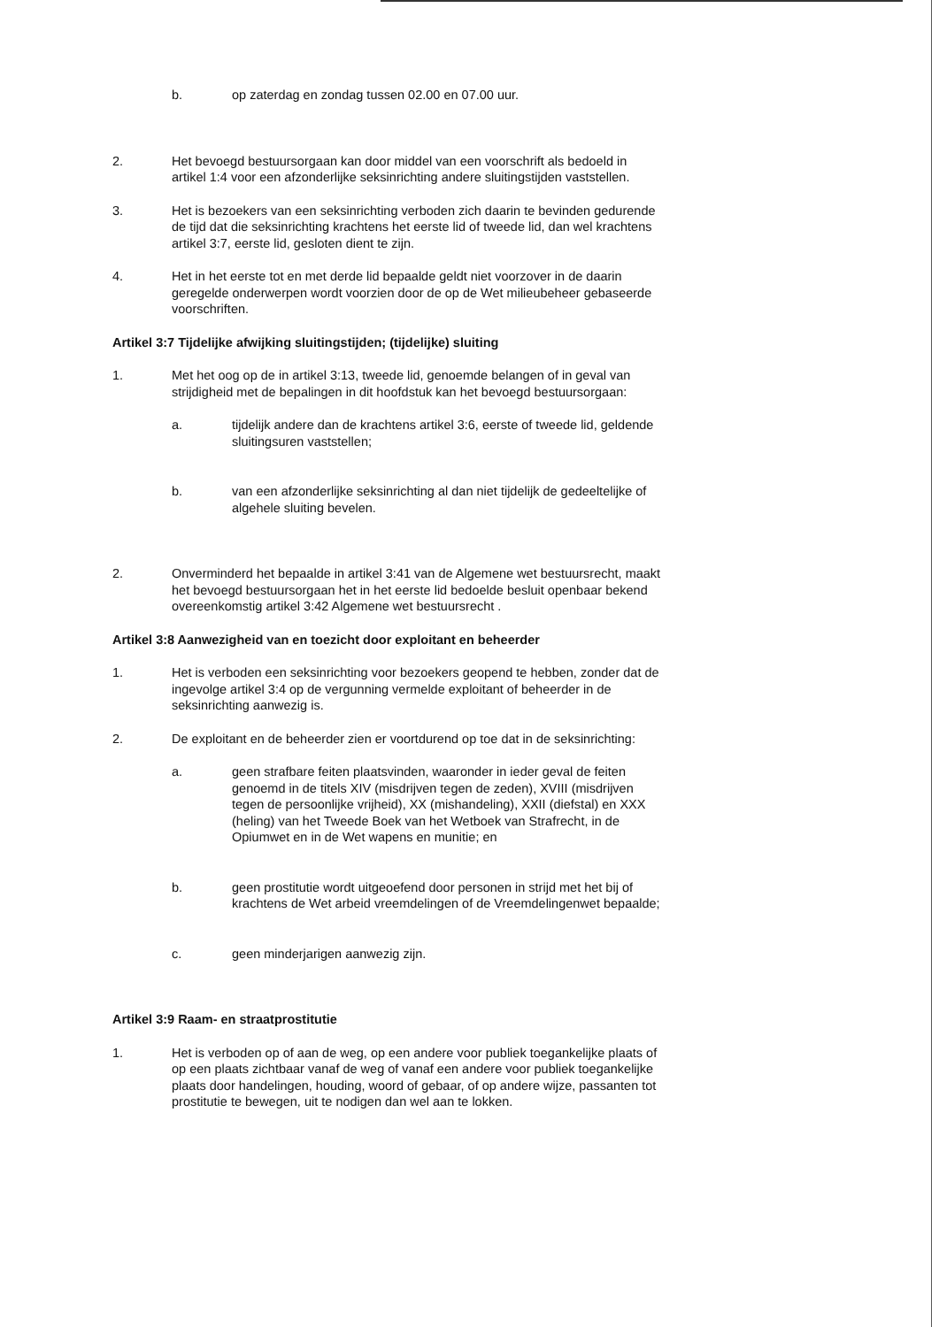b. op zaterdag en zondag tussen 02.00 en 07.00 uur.
2. Het bevoegd bestuursorgaan kan door middel van een voorschrift als bedoeld in artikel 1:4 voor een afzonderlijke seksinrichting andere sluitingstijden vaststellen.
3. Het is bezoekers van een seksinrichting verboden zich daarin te bevinden gedurende de tijd dat die seksinrichting krachtens het eerste lid of tweede lid, dan wel krachtens artikel 3:7, eerste lid, gesloten dient te zijn.
4. Het in het eerste tot en met derde lid bepaalde geldt niet voorzover in de daarin geregelde onderwerpen wordt voorzien door de op de Wet milieubeheer gebaseerde voorschriften.
Artikel 3:7 Tijdelijke afwijking sluitingstijden; (tijdelijke) sluiting
1. Met het oog op de in artikel 3:13, tweede lid, genoemde belangen of in geval van strijdigheid met de bepalingen in dit hoofdstuk kan het bevoegd bestuursorgaan:
a. tijdelijk andere dan de krachtens artikel 3:6, eerste of tweede lid, geldende sluitingsuren vaststellen;
b. van een afzonderlijke seksinrichting al dan niet tijdelijk de gedeeltelijke of algehele sluiting bevelen.
2. Onverminderd het bepaalde in artikel 3:41 van de Algemene wet bestuursrecht, maakt het bevoegd bestuursorgaan het in het eerste lid bedoelde besluit openbaar bekend overeenkomstig artikel 3:42 Algemene wet bestuursrecht .
Artikel 3:8 Aanwezigheid van en toezicht door exploitant en beheerder
1. Het is verboden een seksinrichting voor bezoekers geopend te hebben, zonder dat de ingevolge artikel 3:4 op de vergunning vermelde exploitant of beheerder in de seksinrichting aanwezig is.
2. De exploitant en de beheerder zien er voortdurend op toe dat in de seksinrichting:
a. geen strafbare feiten plaatsvinden, waaronder in ieder geval de feiten genoemd in de titels XIV (misdrijven tegen de zeden), XVIII (misdrijven tegen de persoonlijke vrijheid), XX (mishandeling), XXII (diefstal) en XXX (heling) van het Tweede Boek van het Wetboek van Strafrecht, in de Opiumwet en in de Wet wapens en munitie; en
b. geen prostitutie wordt uitgeoefend door personen in strijd met het bij of krachtens de Wet arbeid vreemdelingen of de Vreemdelingenwet bepaalde;
c. geen minderjarigen aanwezig zijn.
Artikel 3:9 Raam- en straatprostitutie
1. Het is verboden op of aan de weg, op een andere voor publiek toegankelijke plaats of op een plaats zichtbaar vanaf de weg of vanaf een andere voor publiek toegankelijke plaats door handelingen, houding, woord of gebaar, of op andere wijze, passanten tot prostitutie te bewegen, uit te nodigen dan wel aan te lokken.